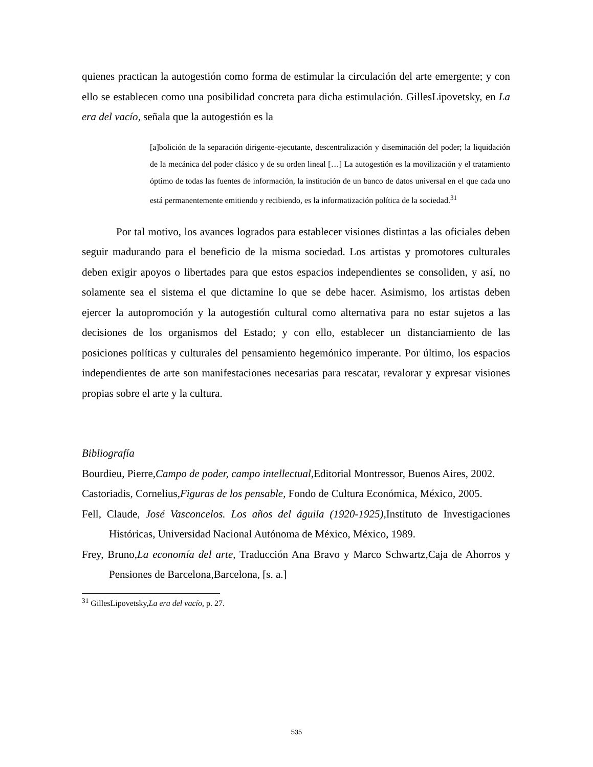quienes practican la autogestión como forma de estimular la circulación del arte emergente; y con ello se establecen como una posibilidad concreta para dicha estimulación. GillesLipovetsky, en La era del vacío, señala que la autogestión es la
[a]bolición de la separación dirigente-ejecutante, descentralización y diseminación del poder; la liquidación de la mecánica del poder clásico y de su orden lineal […] La autogestión es la movilización y el tratamiento óptimo de todas las fuentes de información, la institución de un banco de datos universal en el que cada uno está permanentemente emitiendo y recibiendo, es la informatización política de la sociedad.<sup>31</sup>
Por tal motivo, los avances logrados para establecer visiones distintas a las oficiales deben seguir madurando para el beneficio de la misma sociedad. Los artistas y promotores culturales deben exigir apoyos o libertades para que estos espacios independientes se consoliden, y así, no solamente sea el sistema el que dictamine lo que se debe hacer. Asimismo, los artistas deben ejercer la autopromoción y la autogestión cultural como alternativa para no estar sujetos a las decisiones de los organismos del Estado; y con ello, establecer un distanciamiento de las posiciones políticas y culturales del pensamiento hegemónico imperante. Por último, los espacios independientes de arte son manifestaciones necesarias para rescatar, revalorar y expresar visiones propias sobre el arte y la cultura.
Bibliografía
Bourdieu, Pierre,Campo de poder, campo intellectual,Editorial Montressor, Buenos Aires, 2002.
Castoriadis, Cornelius,Figuras de los pensable, Fondo de Cultura Económica, México, 2005.
Fell, Claude, José Vasconcelos. Los años del águila (1920-1925),Instituto de Investigaciones Históricas, Universidad Nacional Autónoma de México, México, 1989.
Frey, Bruno,La economía del arte, Traducción Ana Bravo y Marco Schwartz,Caja de Ahorros y Pensiones de Barcelona,Barcelona, [s. a.]
<sup>31</sup> GillesLipovetsky,La era del vacío, p. 27.
535